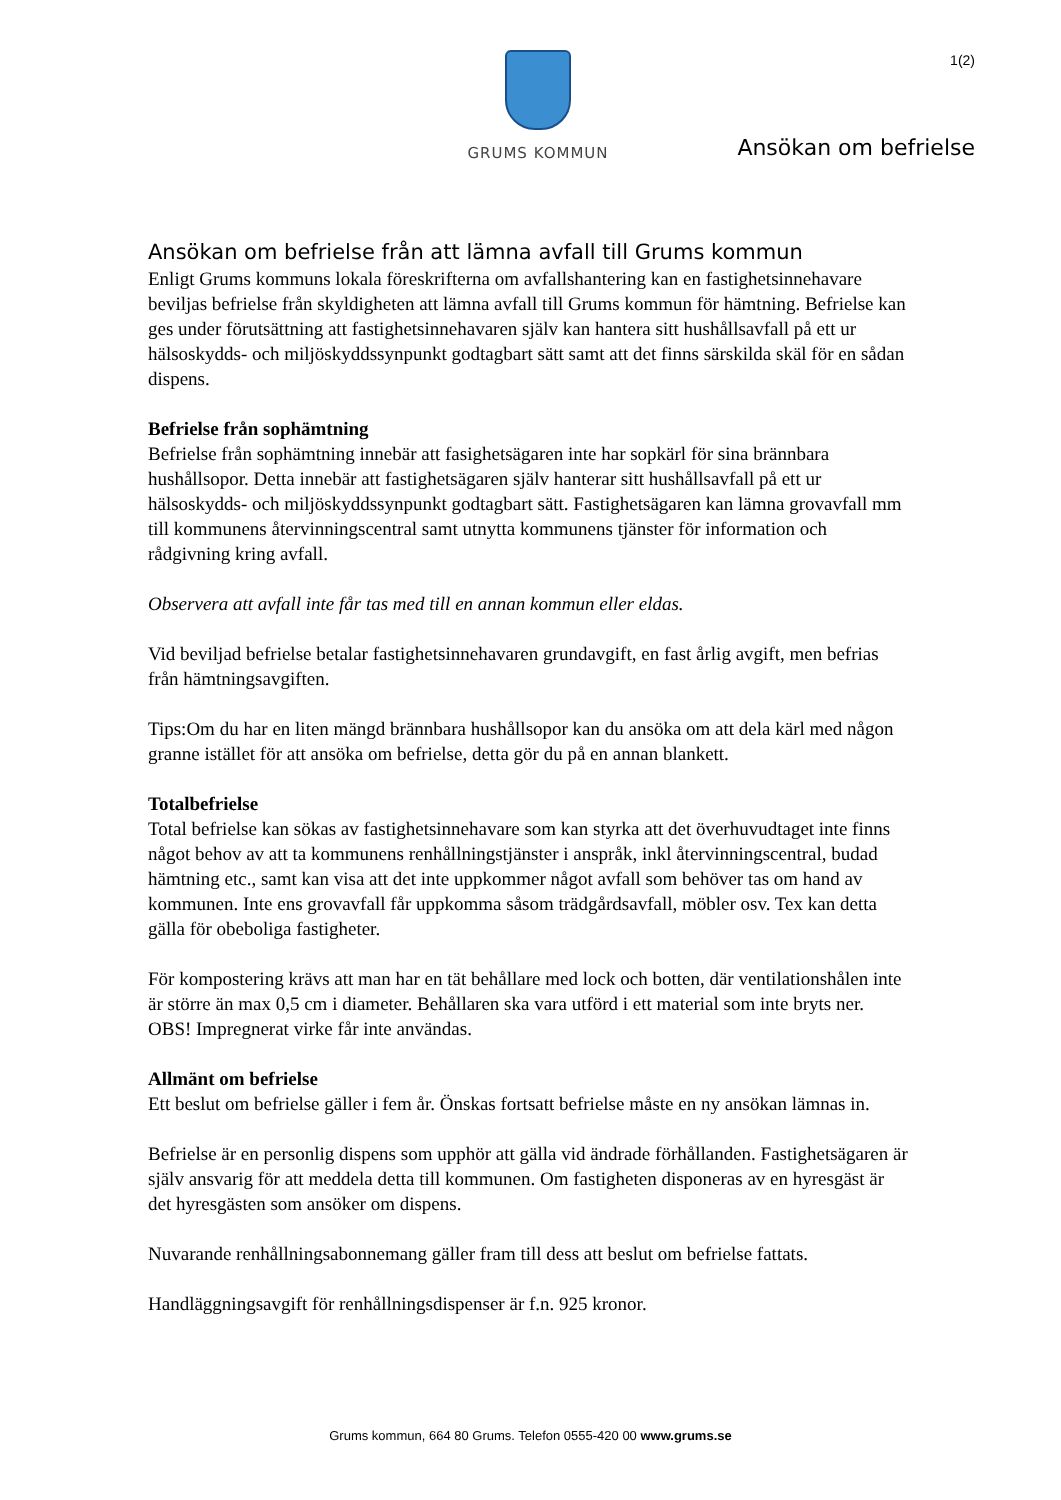1(2) GRUMS KOMMUN
Ansökan om befrielse
Ansökan om befrielse från att lämna avfall till Grums kommun
Enligt Grums kommuns lokala föreskrifterna om avfallshantering kan en fastighetsinnehavare beviljas befrielse från skyldigheten att lämna avfall till Grums kommun för hämtning. Befrielse kan ges under förutsättning att fastighetsinnehavaren själv kan hantera sitt hushållsavfall på ett ur hälsoskydds- och miljöskyddssynpunkt godtagbart sätt samt att det finns särskilda skäl för en sådan dispens.
Befrielse från sophämtning
Befrielse från sophämtning innebär att fasighetsägaren inte har sopkärl för sina brännbara hushållsopor. Detta innebär att fastighetsägaren själv hanterar sitt hushållsavfall på ett ur hälsoskydds- och miljöskyddssynpunkt godtagbart sätt. Fastighetsägaren kan lämna grovavfall mm till kommunens återvinningscentral samt utnytta kommunens tjänster för information och rådgivning kring avfall.
Observera att avfall inte får tas med till en annan kommun eller eldas.
Vid beviljad befrielse betalar fastighetsinnehavaren grundavgift, en fast årlig avgift, men befrias från hämtningsavgiften.
Tips:Om du har en liten mängd brännbara hushållsopor kan du ansöka om att dela kärl med någon granne istället för att ansöka om befrielse, detta gör du på en annan blankett.
Totalbefrielse
Total befrielse kan sökas av fastighetsinnehavare som kan styrka att det överhuvudtaget inte finns något behov av att ta kommunens renhållningstjänster i anspråk, inkl återvinningscentral, budad hämtning etc., samt kan visa att det inte uppkommer något avfall som behöver tas om hand av kommunen. Inte ens grovavfall får uppkomma såsom trädgårdsavfall, möbler osv. Tex kan detta gälla för obeboliga fastigheter.
För kompostering krävs att man har en tät behållare med lock och botten, där ventilationshålen inte är större än max 0,5 cm i diameter. Behållaren ska vara utförd i ett material som inte bryts ner. OBS! Impregnerat virke får inte användas.
Allmänt om befrielse
Ett beslut om befrielse gäller i fem år. Önskas fortsatt befrielse måste en ny ansökan lämnas in.
Befrielse är en personlig dispens som upphör att gälla vid ändrade förhållanden. Fastighetsägaren är själv ansvarig för att meddela detta till kommunen. Om fastigheten disponeras av en hyresgäst är det hyresgästen som ansöker om dispens.
Nuvarande renhållningsabonnemang gäller fram till dess att beslut om befrielse fattats.
Handläggningsavgift för renhållningsdispenser är f.n. 925 kronor.
Grums kommun, 664 80 Grums. Telefon 0555-420 00 www.grums.se